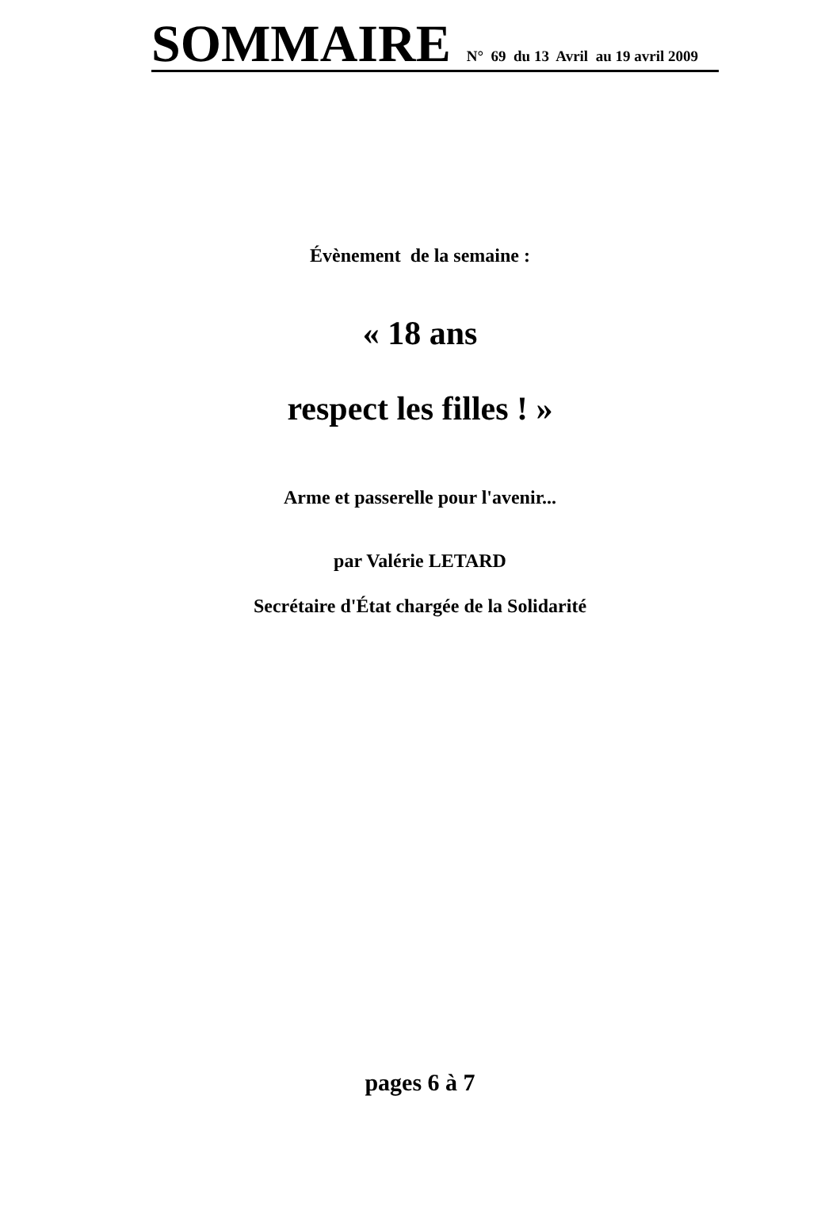SOMMAIRE N° 69 du 13 Avril au 19 avril 2009
Évènement de la semaine :
« 18 ans
respect les filles ! »
Arme et passerelle pour l'avenir...
par Valérie LETARD
Secrétaire d'État chargée de la Solidarité
pages 6 à 7